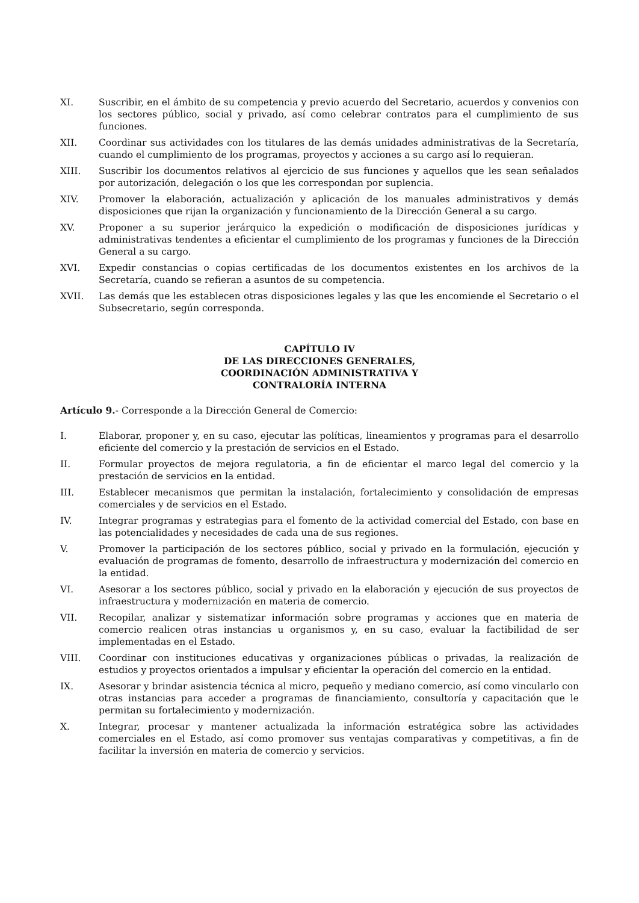XI. Suscribir, en el ámbito de su competencia y previo acuerdo del Secretario, acuerdos y convenios con los sectores público, social y privado, así como celebrar contratos para el cumplimiento de sus funciones.
XII. Coordinar sus actividades con los titulares de las demás unidades administrativas de la Secretaría, cuando el cumplimiento de los programas, proyectos y acciones a su cargo así lo requieran.
XIII. Suscribir los documentos relativos al ejercicio de sus funciones y aquellos que les sean señalados por autorización, delegación o los que les correspondan por suplencia.
XIV. Promover la elaboración, actualización y aplicación de los manuales administrativos y demás disposiciones que rijan la organización y funcionamiento de la Dirección General a su cargo.
XV. Proponer a su superior jerárquico la expedición o modificación de disposiciones jurídicas y administrativas tendentes a eficientar el cumplimiento de los programas y funciones de la Dirección General a su cargo.
XVI. Expedir constancias o copias certificadas de los documentos existentes en los archivos de la Secretaría, cuando se refieran a asuntos de su competencia.
XVII. Las demás que les establecen otras disposiciones legales y las que les encomiende el Secretario o el Subsecretario, según corresponda.
CAPÍTULO IV
DE LAS DIRECCIONES GENERALES,
COORDINACIÓN ADMINISTRATIVA Y
CONTRALORÍA INTERNA
Artículo 9.- Corresponde a la Dirección General de Comercio:
I. Elaborar, proponer y, en su caso, ejecutar las políticas, lineamientos y programas para el desarrollo eficiente del comercio y la prestación de servicios en el Estado.
II. Formular proyectos de mejora regulatoria, a fin de eficientar el marco legal del comercio y la prestación de servicios en la entidad.
III. Establecer mecanismos que permitan la instalación, fortalecimiento y consolidación de empresas comerciales y de servicios en el Estado.
IV. Integrar programas y estrategias para el fomento de la actividad comercial del Estado, con base en las potencialidades y necesidades de cada una de sus regiones.
V. Promover la participación de los sectores público, social y privado en la formulación, ejecución y evaluación de programas de fomento, desarrollo de infraestructura y modernización del comercio en la entidad.
VI. Asesorar a los sectores público, social y privado en la elaboración y ejecución de sus proyectos de infraestructura y modernización en materia de comercio.
VII. Recopilar, analizar y sistematizar información sobre programas y acciones que en materia de comercio realicen otras instancias u organismos y, en su caso, evaluar la factibilidad de ser implementadas en el Estado.
VIII. Coordinar con instituciones educativas y organizaciones públicas o privadas, la realización de estudios y proyectos orientados a impulsar y eficientar la operación del comercio en la entidad.
IX. Asesorar y brindar asistencia técnica al micro, pequeño y mediano comercio, así como vincularlo con otras instancias para acceder a programas de financiamiento, consultoría y capacitación que le permitan su fortalecimiento y modernización.
X. Integrar, procesar y mantener actualizada la información estratégica sobre las actividades comerciales en el Estado, así como promover sus ventajas comparativas y competitivas, a fin de facilitar la inversión en materia de comercio y servicios.